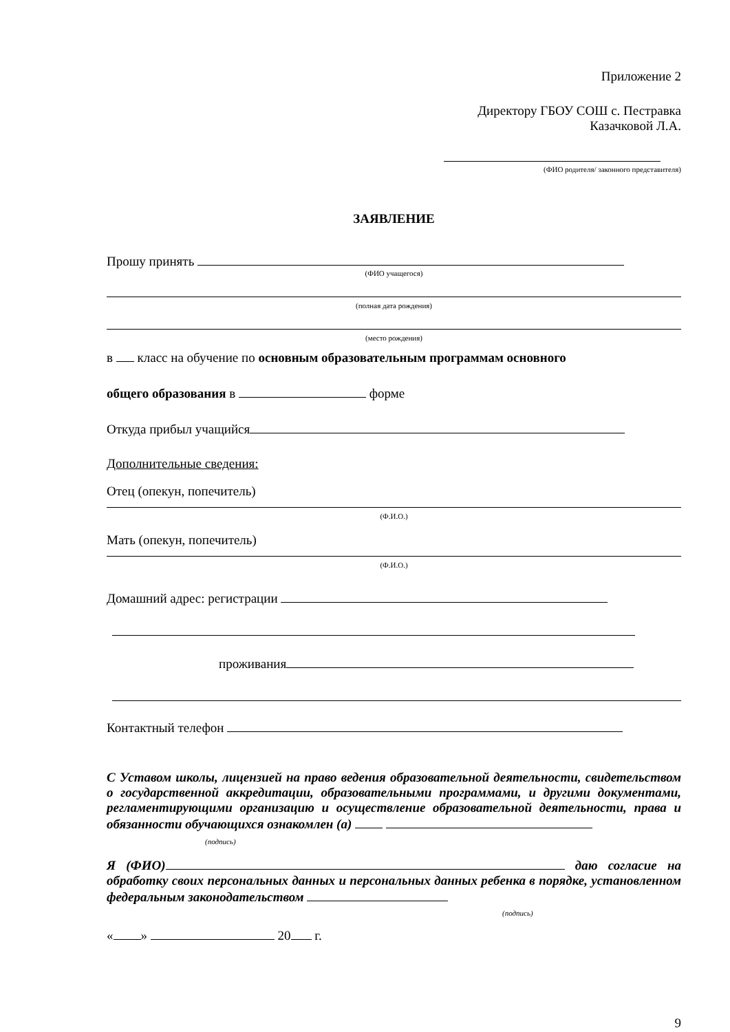Приложение 2
Директору ГБОУ СОШ с. Пестравка
Казачковой Л.А.
(ФИО родителя/ законного представителя)
ЗАЯВЛЕНИЕ
Прошу принять
(ФИО учащегося)
(полная дата рождения)
(место рождения)
в класс на обучение по основным образовательным программам основного
общего образования в форме
Откуда прибыл учащийся
Дополнительные сведения:
Отец (опекун, попечитель)
(Ф.И.О.)
Мать (опекун, попечитель)
(Ф.И.О.)
Домашний адрес: регистрации
проживания
Контактный телефон
С Уставом школы, лицензией на право ведения образовательной деятельности, свидетельством о государственной аккредитации, образовательными программами, и другими документами, регламентирующими организацию и осуществление образовательной деятельности, права и обязанности обучающихся ознакомлен (а)
(подпись)
Я (ФИО) даю согласие на обработку своих персональных данных и персональных данных ребенка в порядке, установленном федеральным законодательством
(подпись)
« » 20 г.
9